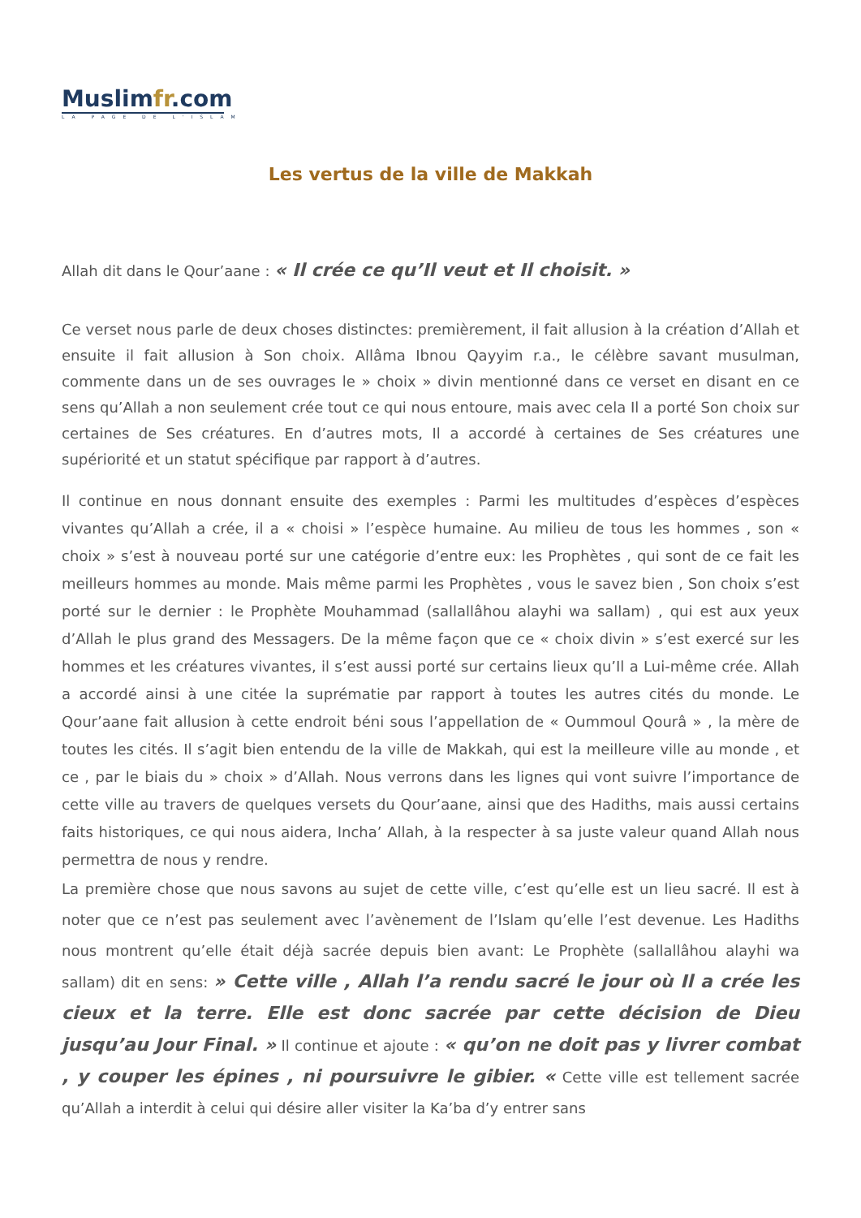Muslimfr.com
LA PAGE DE L'ISLAM
Les vertus de la ville de Makkah
Allah dit dans le Qour’aane : « Il crée ce qu’Il veut et Il choisit. »
Ce verset nous parle de deux choses distinctes: premièrement, il fait allusion à la création d’Allah et ensuite il fait allusion à Son choix. Allâma Ibnou Qayyim r.a., le célèbre savant musulman, commente dans un de ses ouvrages le » choix » divin mentionné dans ce verset en disant en ce sens qu’Allah a non seulement crée tout ce qui nous entoure, mais avec cela Il a porté Son choix sur certaines de Ses créatures. En d’autres mots, Il a accordé à certaines de Ses créatures une supériorité et un statut spécifique par rapport à d’autres.
Il continue en nous donnant ensuite des exemples : Parmi les multitudes d’espèces d’espèces vivantes qu’Allah a crée, il a « choisi » l’espèce humaine. Au milieu de tous les hommes , son « choix » s’est à nouveau porté sur une catégorie d’entre eux: les Prophètes , qui sont de ce fait les meilleurs hommes au monde. Mais même parmi les Prophètes , vous le savez bien , Son choix s’est porté sur le dernier : le Prophète Mouhammad (sallallâhou alayhi wa sallam) , qui est aux yeux d’Allah le plus grand des Messagers. De la même façon que ce « choix divin » s’est exercé sur les hommes et les créatures vivantes, il s’est aussi porté sur certains lieux qu’Il a Lui-même crée. Allah a accordé ainsi à une citée la suprématie par rapport à toutes les autres cités du monde. Le Qour’aane fait allusion à cette endroit béni sous l’appellation de « Oummoul Qourâ » , la mère de toutes les cités. Il s’agit bien entendu de la ville de Makkah, qui est la meilleure ville au monde , et ce , par le biais du » choix » d’Allah. Nous verrons dans les lignes qui vont suivre l’importance de cette ville au travers de quelques versets du Qour’aane, ainsi que des Hadiths, mais aussi certains faits historiques, ce qui nous aidera, Incha’ Allah, à la respecter à sa juste valeur quand Allah nous permettra de nous y rendre.
La première chose que nous savons au sujet de cette ville, c’est qu’elle est un lieu sacré. Il est à noter que ce n’est pas seulement avec l’avènement de l’Islam qu’elle l’est devenue. Les Hadiths nous montrent qu’elle était déjà sacrée depuis bien avant: Le Prophète (sallallâhou alayhi wa sallam) dit en sens: » Cette ville , Allah l’a rendu sacré le jour où Il a crée les cieux et la terre. Elle est donc sacrée par cette décision de Dieu jusqu’au Jour Final. » Il continue et ajoute : « qu’on ne doit pas y livrer combat , y couper les épines , ni poursuivre le gibier. « Cette ville est tellement sacrée qu’Allah a interdit à celui qui désire aller visiter la Ka’ba d’y entrer sans